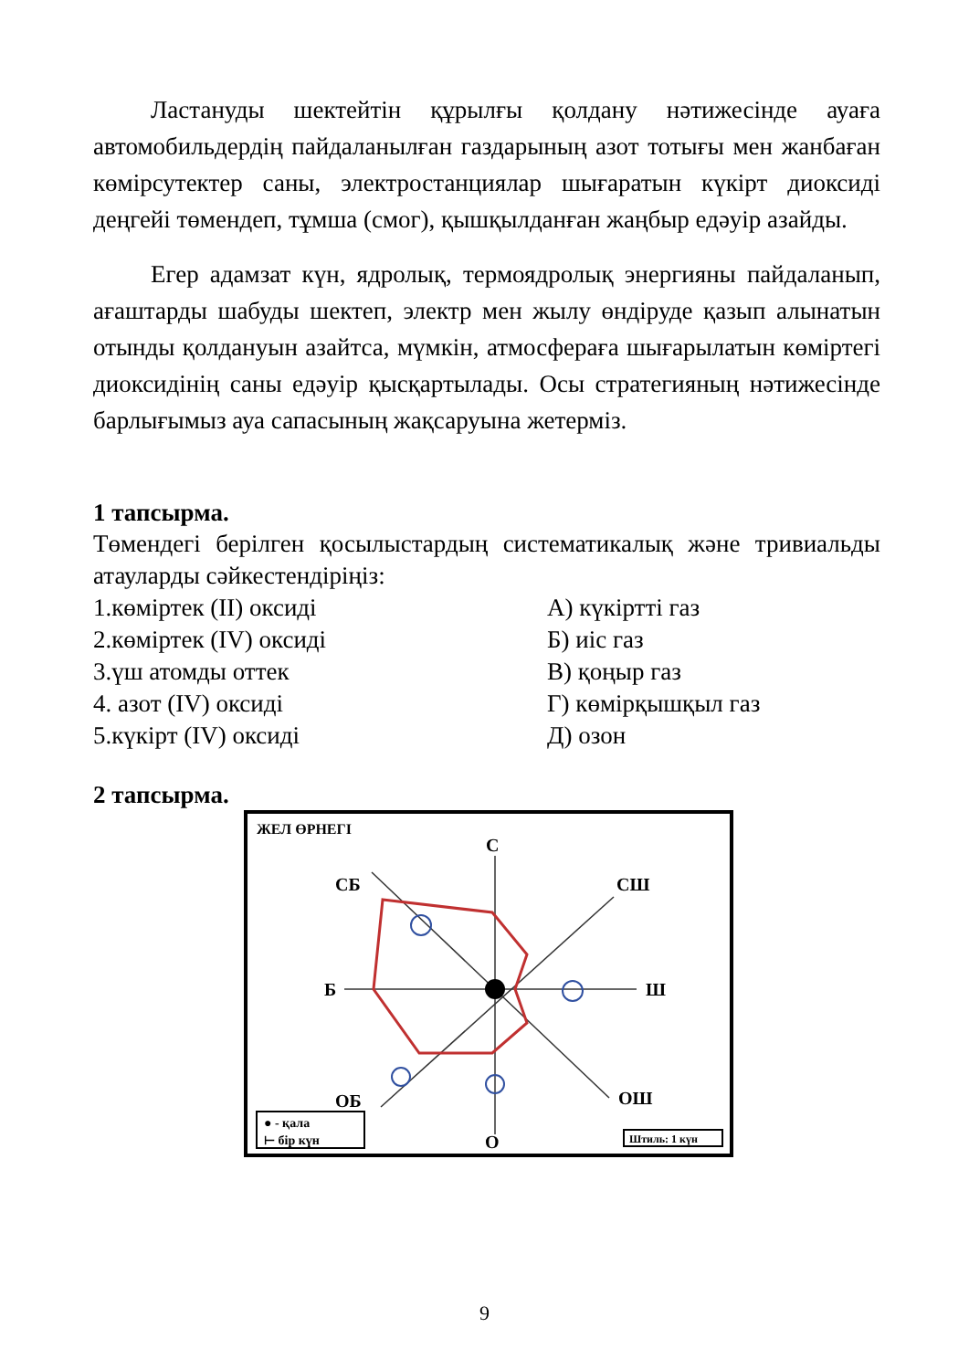Ластануды шектейтін құрылғы қолдану нәтижесінде ауаға автомобильдердің пайдаланылған газдарының азот тотығы мен жанбаған көмірсутектер саны, электростанциялар шығаратын күкірт диоксиді деңгейі төмендеп, тұмша (смог), қышқылданған жаңбыр едәуір азайды.
Егер адамзат күн, ядролық, термоядролық энергияны пайдаланып, ағаштарды шабуды шектеп, электр мен жылу өндіруде қазып алынатын отынды қолдануын азайтса, мүмкін, атмосфераға шығарылатын көміртегі диоксидінің саны едәуір қысқартылады. Осы стратегияның нәтижесінде барлығымыз ауа сапасының жақсаруына жетерміз.
1 тапсырма.
Төмендегі берілген қосылыстардың систематикалық және тривиальды атауларды сәйкестендіріңіз:
1.көміртек (II) оксиді А) күкіртті газ
2.көміртек (IV) оксиді Б) иіс газ
3.үш атомды оттек В) қоңыр газ
4. азот (IV) оксиді Г) көмірқышқыл газ
5.күкірт (IV) оксиді Д) озон
2 тапсырма.
ЖЕЛ ӨРНЕГІ
С
СБ
СШ
Б
Ш
ОБ
ОШ
О
● - қала
⊢ бір күн
Штиль: 1 күн
9